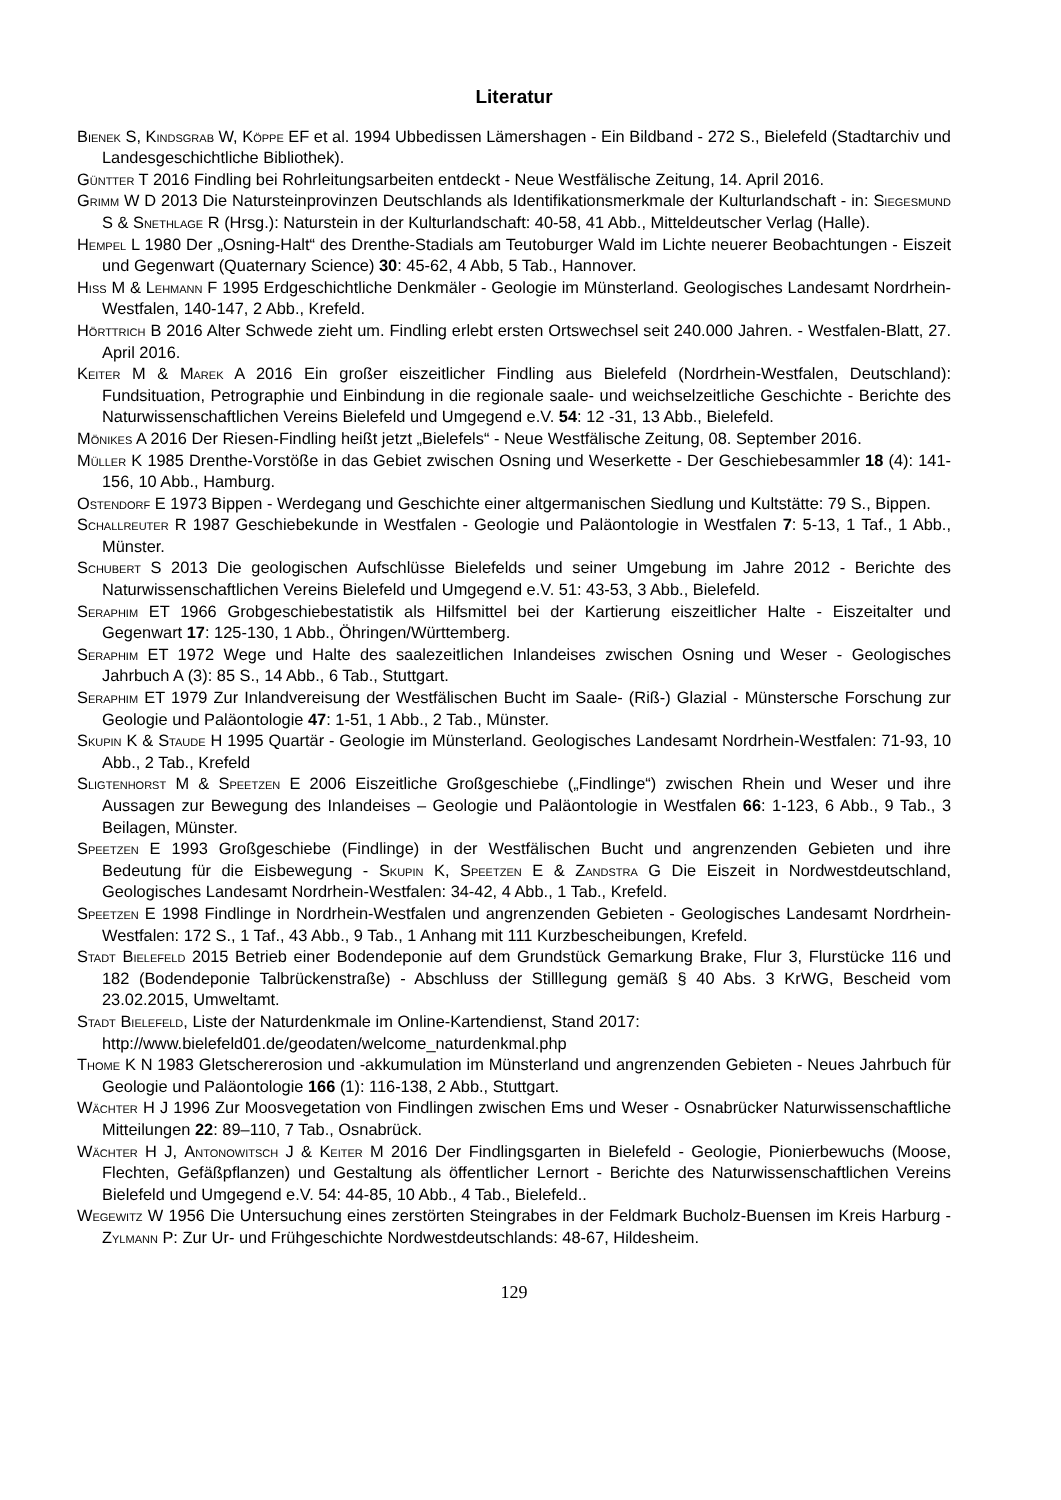Literatur
Bienek S, Kindsgrab W, Köppe EF et al. 1994 Ubbedissen Lämershagen - Ein Bildband - 272 S., Bielefeld (Stadtarchiv und Landesgeschichtliche Bibliothek).
Güntter T 2016 Findling bei Rohrleitungsarbeiten entdeckt - Neue Westfälische Zeitung, 14. April 2016.
Grimm W D 2013 Die Natursteinprovinzen Deutschlands als Identifikationsmerkmale der Kulturlandschaft - in: Siegesmund S & Snethlage R (Hrsg.): Naturstein in der Kulturlandschaft: 40-58, 41 Abb., Mitteldeutscher Verlag (Halle).
Hempel L 1980 Der „Osning-Halt“ des Drenthe-Stadials am Teutoburger Wald im Lichte neuerer Beobachtungen - Eiszeit und Gegenwart (Quaternary Science) 30: 45-62, 4 Abb, 5 Tab., Hannover.
Hiß M & Lehmann F 1995 Erdgeschichtliche Denkmäler - Geologie im Münsterland. Geologisches Landesamt Nordrhein-Westfalen, 140-147, 2 Abb., Krefeld.
Hörttrich B 2016 Alter Schwede zieht um. Findling erlebt ersten Ortswechsel seit 240.000 Jahren. - Westfalen-Blatt, 27. April 2016.
Keiter M & Marek A 2016 Ein großer eiszeitlicher Findling aus Bielefeld (Nordrhein-Westfalen, Deutschland): Fundsituation, Petrographie und Einbindung in die regionale saale- und weichselzeitliche Geschichte - Berichte des Naturwissenschaftlichen Vereins Bielefeld und Umgegend e.V. 54: 12 -31, 13 Abb., Bielefeld.
Mönikes A 2016 Der Riesen-Findling heißt jetzt „Bielefels“ - Neue Westfälische Zeitung, 08. September 2016.
Müller K 1985 Drenthe-Vorstöße in das Gebiet zwischen Osning und Weserkette - Der Geschiebesammler 18 (4): 141-156, 10 Abb., Hamburg.
Ostendorf E 1973 Bippen - Werdegang und Geschichte einer altgermanischen Siedlung und Kultstätte: 79 S., Bippen.
Schallreuter R 1987 Geschiebekunde in Westfalen - Geologie und Paläontologie in Westfalen 7: 5-13, 1 Taf., 1 Abb., Münster.
Schubert S 2013 Die geologischen Aufschlüsse Bielefelds und seiner Umgebung im Jahre 2012 - Berichte des Naturwissenschaftlichen Vereins Bielefeld und Umgegend e.V. 51: 43-53, 3 Abb., Bielefeld.
Seraphim ET 1966 Grobgeschiebestatistik als Hilfsmittel bei der Kartierung eiszeitlicher Halte - Eiszeitalter und Gegenwart 17: 125-130, 1 Abb., Öhringen/Württemberg.
Seraphim ET 1972 Wege und Halte des saalezeitlichen Inlandeises zwischen Osning und Weser - Geologisches Jahrbuch A (3): 85 S., 14 Abb., 6 Tab., Stuttgart.
Seraphim ET 1979 Zur Inlandvereisung der Westfälischen Bucht im Saale- (Riß-) Glazial - Münstersche Forschung zur Geologie und Paläontologie 47: 1-51, 1 Abb., 2 Tab., Münster.
Skupin K & Staude H 1995 Quartär - Geologie im Münsterland. Geologisches Landesamt Nordrhein-Westfalen: 71-93, 10 Abb., 2 Tab., Krefeld
Sligtenhorst M & Speetzen E 2006 Eiszeitliche Großgeschiebe („Findlinge“) zwischen Rhein und Weser und ihre Aussagen zur Bewegung des Inlandeises – Geologie und Paläontologie in Westfalen 66: 1-123, 6 Abb., 9 Tab., 3 Beilagen, Münster.
Speetzen E 1993 Großgeschiebe (Findlinge) in der Westfälischen Bucht und angrenzenden Gebieten und ihre Bedeutung für die Eisbewegung - Skupin K, Speetzen E & Zandstra G Die Eiszeit in Nordwestdeutschland, Geologisches Landesamt Nordrhein-Westfalen: 34-42, 4 Abb., 1 Tab., Krefeld.
Speetzen E 1998 Findlinge in Nordrhein-Westfalen und angrenzenden Gebieten - Geologisches Landesamt Nordrhein-Westfalen: 172 S., 1 Taf., 43 Abb., 9 Tab., 1 Anhang mit 111 Kurzbescheibungen, Krefeld.
Stadt Bielefeld 2015 Betrieb einer Bodendeponie auf dem Grundstück Gemarkung Brake, Flur 3, Flurstücke 116 und 182 (Bodendeponie Talbrückenstraße) - Abschluss der Stilllegung gemäß § 40 Abs. 3 KrWG, Bescheid vom 23.02.2015, Umweltamt.
Stadt Bielefeld, Liste der Naturdenkmale im Online-Kartendienst, Stand 2017:
http://www.bielefeld01.de/geodaten/welcome_naturdenkmal.php
Thome K N 1983 Gletschererosion und -akkumulation im Münsterland und angrenzenden Gebieten - Neues Jahrbuch für Geologie und Paläontologie 166 (1): 116-138, 2 Abb., Stuttgart.
Wächter H J 1996 Zur Moosvegetation von Findlingen zwischen Ems und Weser - Osnabrücker Naturwissenschaftliche Mitteilungen 22: 89–110, 7 Tab., Osnabrück.
Wächter H J, Antonowitsch J & Keiter M 2016 Der Findlingsgarten in Bielefeld - Geologie, Pionierbewuchs (Moose, Flechten, Gefäßpflanzen) und Gestaltung als öffentlicher Lernort - Berichte des Naturwissenschaftlichen Vereins Bielefeld und Umgegend e.V. 54: 44-85, 10 Abb., 4 Tab., Bielefeld..
Wegewitz W 1956 Die Untersuchung eines zerstörten Steingrabes in der Feldmark Bucholz-Buensen im Kreis Harburg - Zylmann P: Zur Ur- und Frühgeschichte Nordwestdeutschlands: 48-67, Hildesheim.
129